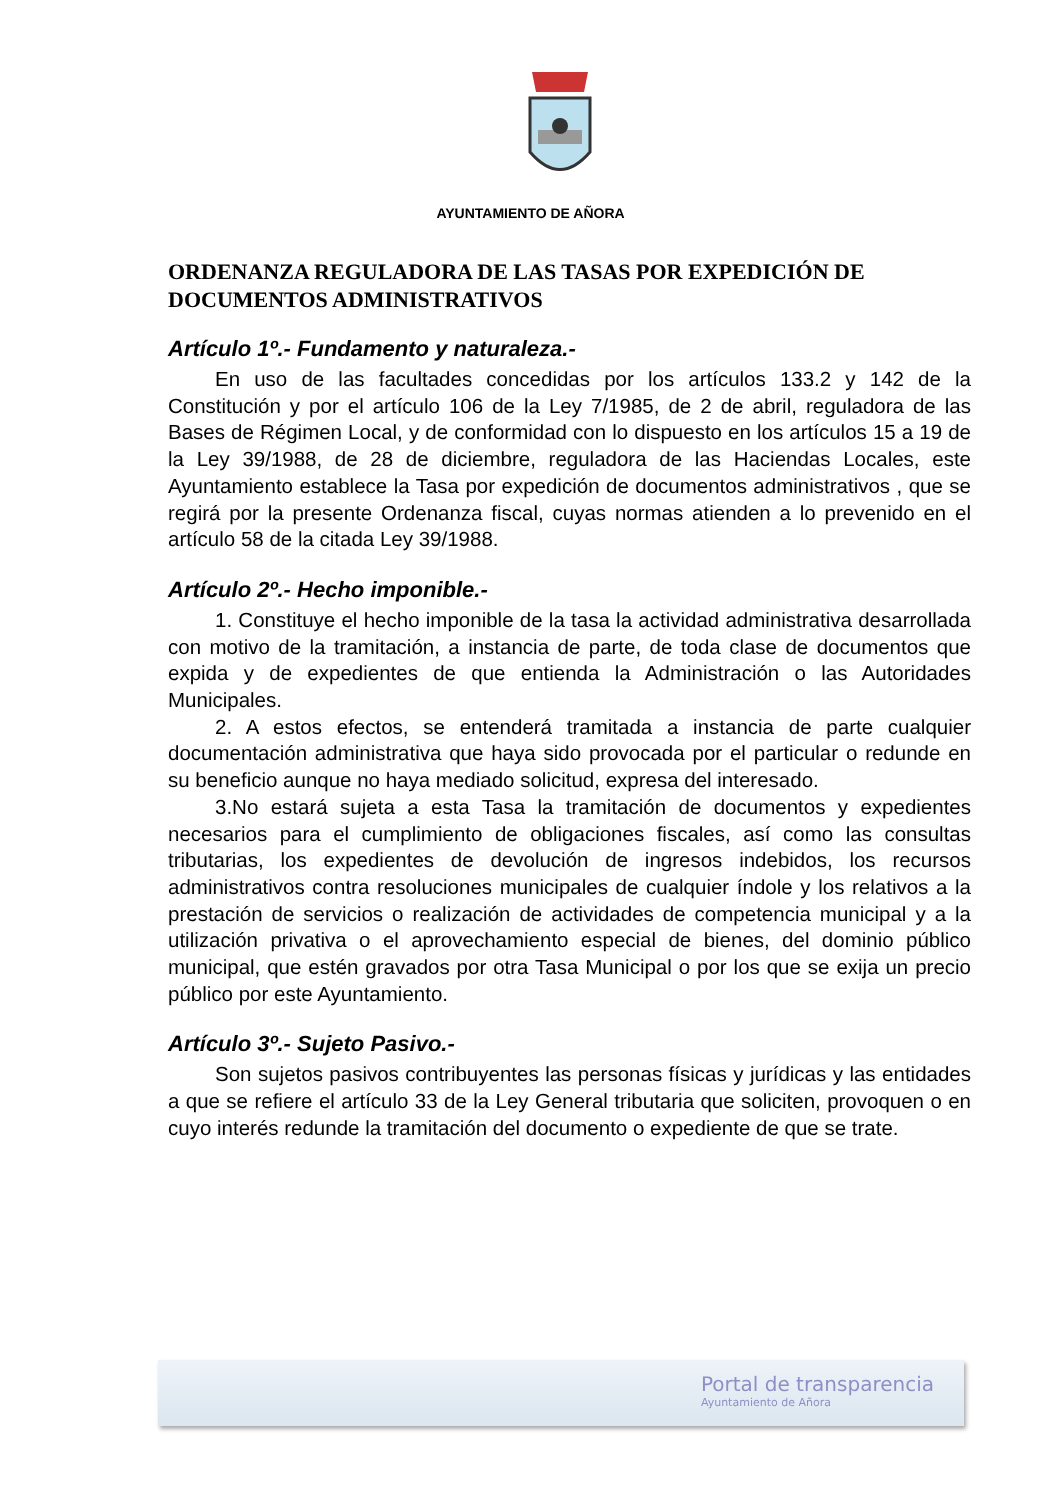AYUNTAMIENTO DE AÑORA
ORDENANZA REGULADORA DE LAS TASAS POR EXPEDICIÓN DE DOCUMENTOS ADMINISTRATIVOS
Artículo 1º.- Fundamento y naturaleza.-
En uso de las facultades concedidas por los artículos 133.2 y 142 de la Constitución y por el artículo 106 de la Ley 7/1985, de 2 de abril, reguladora de las Bases de Régimen Local, y de conformidad con lo dispuesto en los artículos 15 a 19 de la Ley 39/1988, de 28 de diciembre, reguladora de las Haciendas Locales, este Ayuntamiento establece la Tasa por expedición de documentos administrativos , que se regirá por la presente Ordenanza fiscal, cuyas normas atienden a lo prevenido en el artículo 58 de la citada Ley 39/1988.
Artículo 2º.- Hecho imponible.-
1. Constituye el hecho imponible de la tasa la actividad administrativa desarrollada con motivo de la tramitación, a instancia de parte, de toda clase de documentos que expida y de expedientes de que entienda la Administración o las Autoridades Municipales.
2. A estos efectos, se entenderá tramitada a instancia de parte cualquier documentación administrativa que haya sido provocada por el particular o redunde en su beneficio aunque no haya mediado solicitud, expresa del interesado.
3.No estará sujeta a esta Tasa la tramitación de documentos y expedientes necesarios para el cumplimiento de obligaciones fiscales, así como las consultas tributarias, los expedientes de devolución de ingresos indebidos, los recursos administrativos contra resoluciones municipales de cualquier índole y los relativos a la prestación de servicios o realización de actividades de competencia municipal y a la utilización privativa o el aprovechamiento especial de bienes, del dominio público municipal, que estén gravados por otra Tasa Municipal o por los que se exija un precio público por este Ayuntamiento.
Artículo 3º.- Sujeto Pasivo.-
Son sujetos pasivos contribuyentes las personas físicas y jurídicas y las entidades a que se refiere el artículo 33 de la Ley General tributaria que soliciten, provoquen o en cuyo interés redunde la tramitación del documento o expediente de que se trate.
Portal de transparencia
Ayuntamiento de Añora